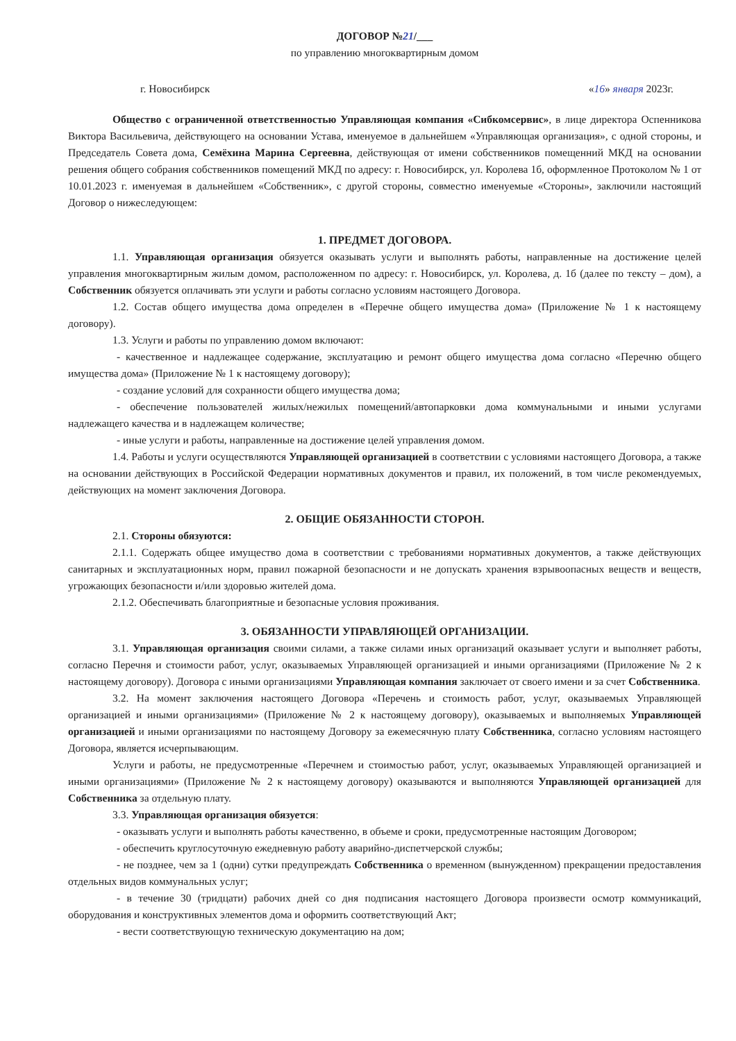ДОГОВОР №21/___
по управлению многоквартирным домом
г. Новосибирск «16» января 2023г.
Общество с ограниченной ответственностью Управляющая компания «Сибкомсервис», в лице директора Оспенникова Виктора Васильевича, действующего на основании Устава, именуемое в дальнейшем «Управляющая организация», с одной стороны, и Председатель Совета дома, Семёхина Марина Сергеевна, действующая от имени собственников помещенний МКД на основании решения общего собрания собственников помещений МКД по адресу: г. Новосибирск, ул. Королева 1б, оформленное Протоколом № 1 от 10.01.2023 г. именуемая в дальнейшем «Собственник», с другой стороны, совместно именуемые «Стороны», заключили настоящий Договор о нижеследующем:
1. ПРЕДМЕТ ДОГОВОРА.
1.1. Управляющая организация обязуется оказывать услуги и выполнять работы, направленные на достижение целей управления многоквартирным жилым домом, расположенном по адресу: г. Новосибирск, ул. Королева, д. 1б (далее по тексту – дом), а Собственник обязуется оплачивать эти услуги и работы согласно условиям настоящего Договора.
1.2. Состав общего имущества дома определен в «Перечне общего имущества дома» (Приложение № 1 к настоящему договору).
1.3. Услуги и работы по управлению домом включают:
- качественное и надлежащее содержание, эксплуатацию и ремонт общего имущества дома согласно «Перечню общего имущества дома» (Приложение № 1 к настоящему договору);
- создание условий для сохранности общего имущества дома;
- обеспечение пользователей жилых/нежилых помещений/автопарковки дома коммунальными и иными услугами надлежащего качества и в надлежащем количестве;
- иные услуги и работы, направленные на достижение целей управления домом.
1.4. Работы и услуги осуществляются Управляющей организацией в соответствии с условиями настоящего Договора, а также на основании действующих в Российской Федерации нормативных документов и правил, их положений, в том числе рекомендуемых, действующих на момент заключения Договора.
2. ОБЩИЕ ОБЯЗАННОСТИ СТОРОН.
2.1. Стороны обязуются:
2.1.1. Содержать общее имущество дома в соответствии с требованиями нормативных документов, а также действующих санитарных и эксплуатационных норм, правил пожарной безопасности и не допускать хранения взрывоопасных веществ и веществ, угрожающих безопасности и/или здоровью жителей дома.
2.1.2. Обеспечивать благоприятные и безопасные условия проживания.
3. ОБЯЗАННОСТИ УПРАВЛЯЮЩЕЙ ОРГАНИЗАЦИИ.
3.1. Управляющая организация своими силами, а также силами иных организаций оказывает услуги и выполняет работы, согласно Перечня и стоимости работ, услуг, оказываемых Управляющей организацией и иными организациями (Приложение № 2 к настоящему договору). Договора с иными организациями Управляющая компания заключает от своего имени и за счет Собственника.
3.2. На момент заключения настоящего Договора «Перечень и стоимость работ, услуг, оказываемых Управляющей организацией и иными организациями» (Приложение № 2 к настоящему договору), оказываемых и выполняемых Управляющей организацией и иными организациями по настоящему Договору за ежемесячную плату Собственника, согласно условиям настоящего Договора, является исчерпывающим.
Услуги и работы, не предусмотренные «Перечнем и стоимостью работ, услуг, оказываемых Управляющей организацией и иными организациями» (Приложение № 2 к настоящему договору) оказываются и выполняются Управляющей организацией для Собственника за отдельную плату.
3.3. Управляющая организация обязуется:
- оказывать услуги и выполнять работы качественно, в объеме и сроки, предусмотренные настоящим Договором;
- обеспечить круглосуточную ежедневную работу аварийно-диспетчерской службы;
- не позднее, чем за 1 (одни) сутки предупреждать Собственника о временном (вынужденном) прекращении предоставления отдельных видов коммунальных услуг;
- в течение 30 (тридцати) рабочих дней со дня подписания настоящего Договора произвести осмотр коммуникаций, оборудования и конструктивных элементов дома и оформить соответствующий Акт;
- вести соответствующую техническую документацию на дом;